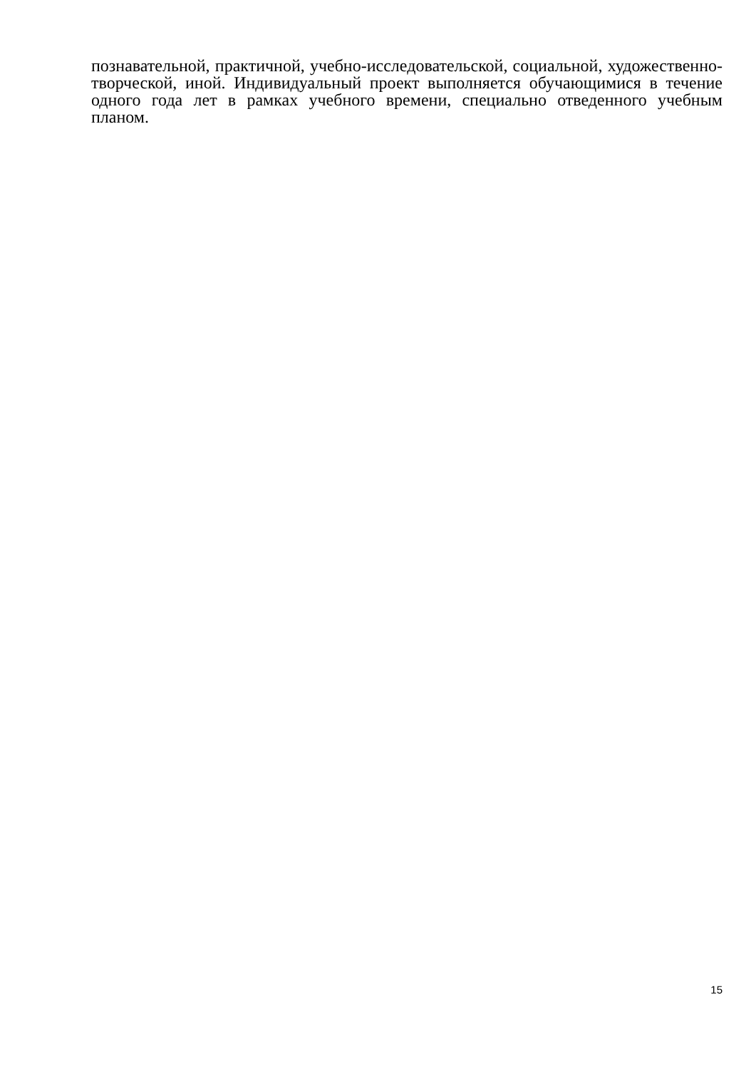познавательной, практичной, учебно-исследовательской, социальной, художественно-творческой, иной. Индивидуальный проект выполняется обучающимися в течение одного года лет в рамках учебного времени, специально отведенного учебным планом.
15